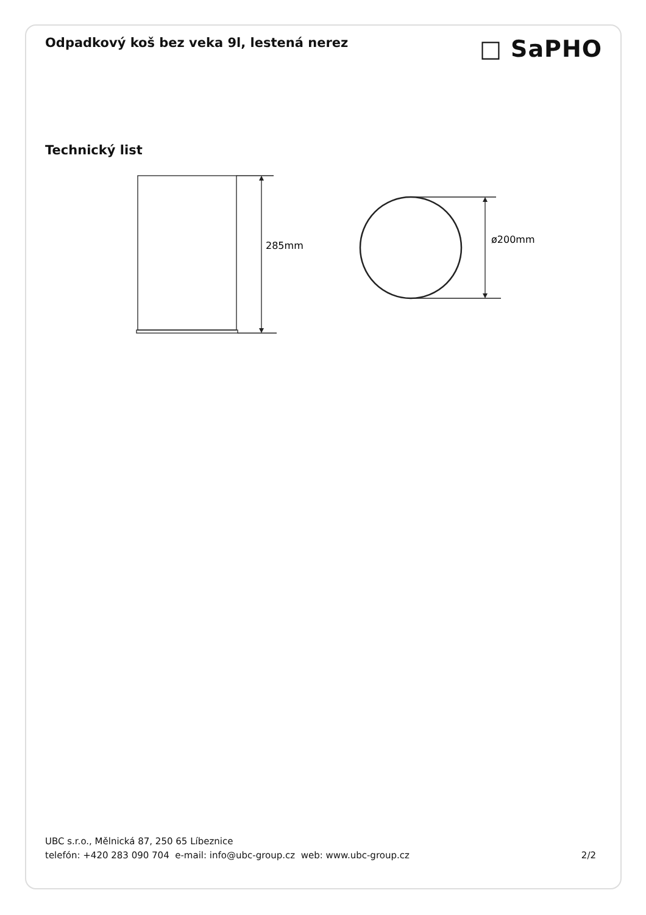Odpadkový koš bez veka 9l, lestená nerez
□ SaPHO
Technický list
285mm
ø200mm
UBC s.r.o., Mělnická 87, 250 65 Líbeznice
telefón: +420 283 090 704 e-mail: info@ubc-group.cz web: www.ubc-group.cz 2/2